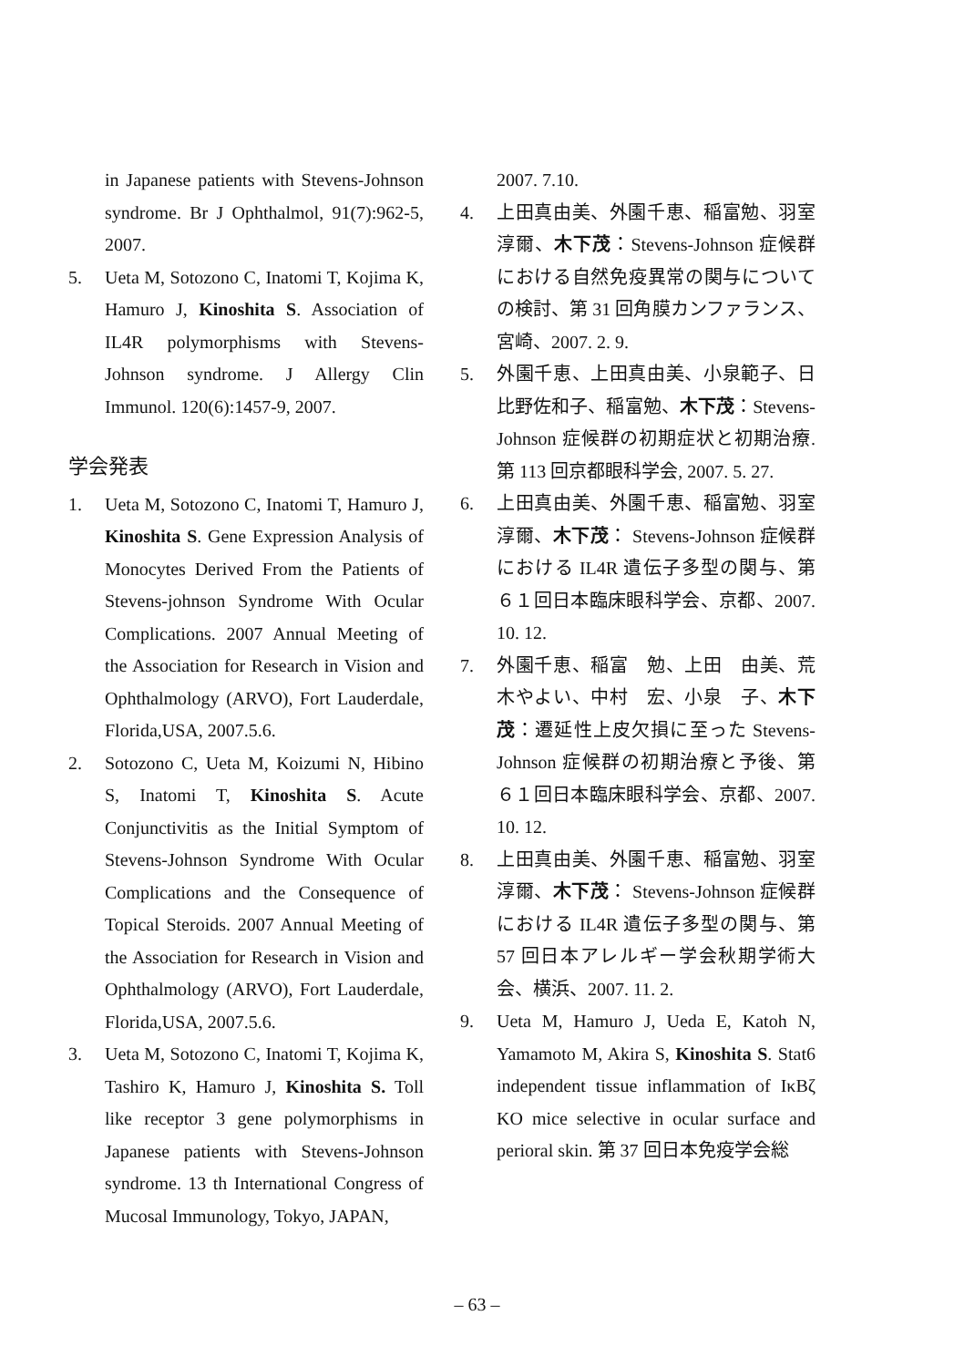in Japanese patients with Stevens-Johnson syndrome. Br J Ophthalmol, 91(7):962-5, 2007.
5. Ueta M, Sotozono C, Inatomi T, Kojima K, Hamuro J, Kinoshita S. Association of IL4R polymorphisms with Stevens-Johnson syndrome. J Allergy Clin Immunol. 120(6):1457-9, 2007.
学会発表
1. Ueta M, Sotozono C, Inatomi T, Hamuro J, Kinoshita S. Gene Expression Analysis of Monocytes Derived From the Patients of Stevens-johnson Syndrome With Ocular Complications. 2007 Annual Meeting of the Association for Research in Vision and Ophthalmology (ARVO), Fort Lauderdale, Florida,USA, 2007.5.6.
2. Sotozono C, Ueta M, Koizumi N, Hibino S, Inatomi T, Kinoshita S. Acute Conjunctivitis as the Initial Symptom of Stevens-Johnson Syndrome With Ocular Complications and the Consequence of Topical Steroids. 2007 Annual Meeting of the Association for Research in Vision and Ophthalmology (ARVO), Fort Lauderdale, Florida,USA, 2007.5.6.
3. Ueta M, Sotozono C, Inatomi T, Kojima K, Tashiro K, Hamuro J, Kinoshita S. Toll like receptor 3 gene polymorphisms in Japanese patients with Stevens-Johnson syndrome. 13 th International Congress of Mucosal Immunology, Tokyo, JAPAN,
2007. 7.10.
4. 上田真由美、外園千恵、稲富勉、羽室淳爾、木下茂：Stevens-Johnson 症候群における自然免疫異常の関与についての検討、第 31 回角膜カンファランス、宮崎、2007. 2. 9.
5. 外園千恵、上田真由美、小泉範子、日比野佐和子、稲富勉、木下茂：Stevens-Johnson 症候群の初期症状と初期治療. 第 113 回京都眼科学会, 2007. 5. 27.
6. 上田真由美、外園千恵、稲富勉、羽室淳爾、木下茂： Stevens-Johnson 症候群における IL4R 遺伝子多型の関与、第６１回日本臨床眼科学会、京都、2007. 10. 12.
7. 外園千恵、稲富　勉、上田　由美、荒木やよい、中村　宏、小泉　子、木下茂：遷延性上皮欠損に至った Stevens-Johnson 症候群の初期治療と予後、第６１回日本臨床眼科学会、京都、2007. 10. 12.
8. 上田真由美、外園千恵、稲富勉、羽室淳爾、木下茂： Stevens-Johnson 症候群における IL4R 遺伝子多型の関与、第 57 回日本アレルギー学会秋期学術大会、横浜、2007. 11. 2.
9. Ueta M, Hamuro J, Ueda E, Katoh N, Yamamoto M, Akira S, Kinoshita S. Stat6 independent tissue inflammation of IκBζ KO mice selective in ocular surface and perioral skin. 第 37 回日本免疫学会総
– 63 –